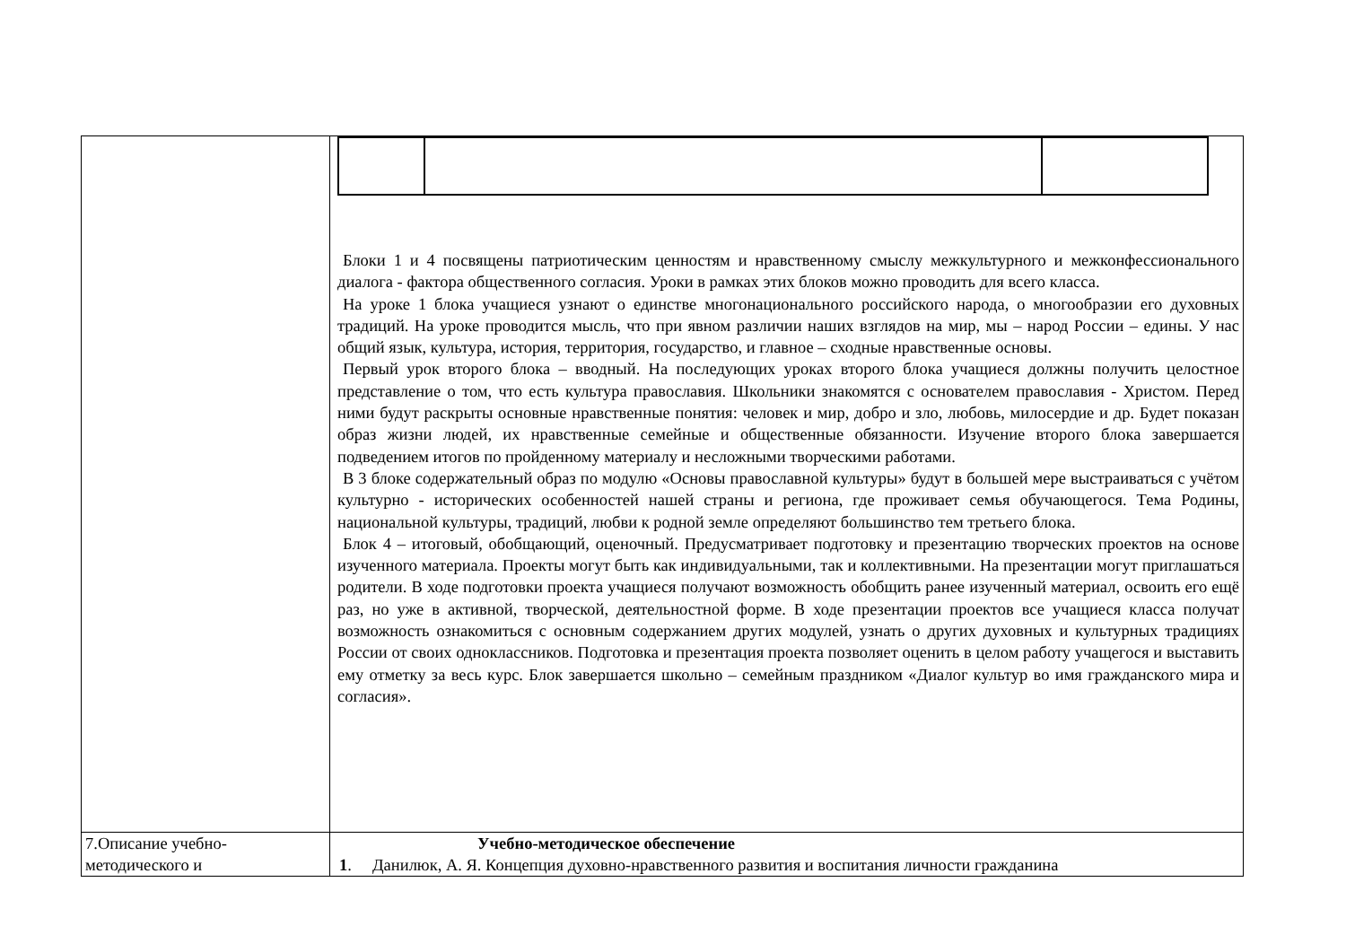| | Блоки 1 и 4 посвящены патриотическим ценностям и нравственному смыслу межкультурного и межконфессионального диалога - фактора общественного согласия. Уроки в рамках этих блоков можно проводить для всего класса. На уроке 1 блока учащиеся узнают о единстве многонационального российского народа, о многообразии его духовных традиций. На уроке проводится мысль, что при явном различии наших взглядов на мир, мы – народ России – едины. У нас общий язык, культура, история, территория, государство, и главное – сходные нравственные основы. Первый урок второго блока – вводный. На последующих уроках второго блока учащиеся должны получить целостное представление о том, что есть культура православия. Школьники знакомятся с основателем православия - Христом. Перед ними будут раскрыты основные нравственные понятия: человек и мир, добро и зло, любовь, милосердие и др. Будет показан образ жизни людей, их нравственные семейные и общественные обязанности. Изучение второго блока завершается подведением итогов по пройденному материалу и несложными творческими работами. В 3 блоке содержательный образ по модулю «Основы православной культуры» будут в большей мере выстраиваться с учётом культурно - исторических особенностей нашей страны и региона, где проживает семья обучающегося. Тема Родины, национальной культуры, традиций, любви к родной земле определяют большинство тем третьего блока. Блок 4 – итоговый, обобщающий, оценочный. Предусматривает подготовку и презентацию творческих проектов на основе изученного материала. Проекты могут быть как индивидуальными, так и коллективными. На презентации могут приглашаться родители. В ходе подготовки проекта учащиеся получают возможность обобщить ранее изученный материал, освоить его ещё раз, но уже в активной, творческой, деятельностной форме. В ходе презентации проектов все учащиеся класса получат возможность ознакомиться с основным содержанием других модулей, узнать о других духовных и культурных традициях России от своих одноклассников. Подготовка и презентация проекта позволяет оценить в целом работу учащегося и выставить ему отметку за весь курс. Блок завершается школьно – семейным праздником «Диалог культур во имя гражданского мира и согласия». |
| 7.Описание учебно- методического и | Учебно-методическое обеспечение 1 . Данилюк, А. Я. Концепция духовно-нравственного развития и воспитания личности гражданина |